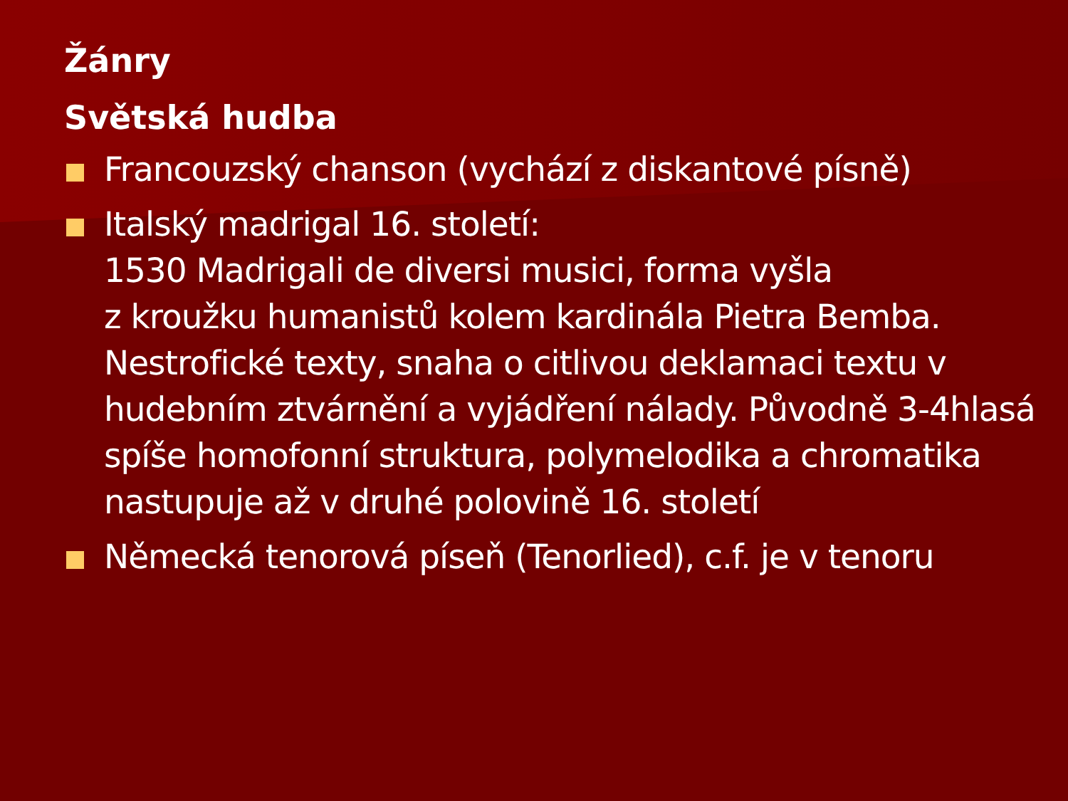Žánry
Světská hudba
Francouzský chanson (vychází z diskantové písně)
Italský madrigal 16. století:
1530 Madrigali de diversi musici, forma vyšla
z kroužku humanistů kolem kardinála Pietra Bemba. Nestrofické texty, snaha o citlivou deklamaci textu v hudebním ztvárnění a vyjádření nálady. Původně 3-4hlasá spíše homofonní struktura, polymelodika a chromatika nastupuje až v druhé polovině 16. století
Německá tenorová píseň (Tenorlied), c.f. je v tenoru